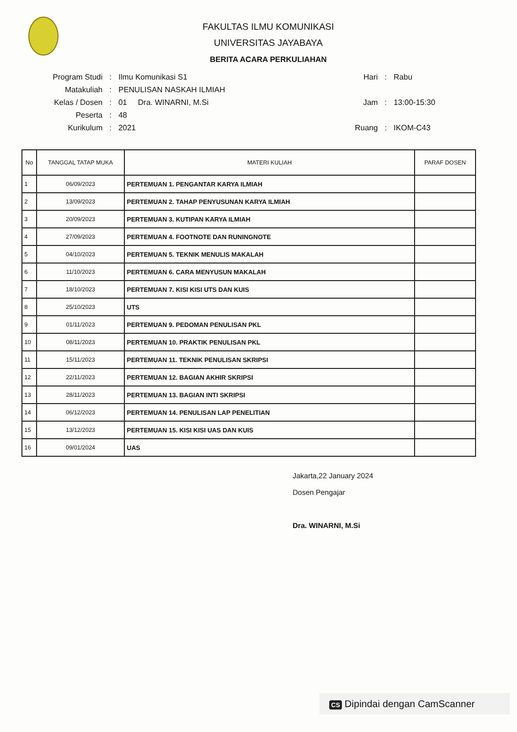FAKULTAS ILMU KOMUNIKASI
UNIVERSITAS JAYABAYA
BERITA ACARA PERKULIAHAN
| Program Studi | : | Ilmu Komunikasi S1 |
| Matakuliah | : | PENULISAN NASKAH ILMIAH |
| Kelas / Dosen | : | 01 Dra. WINARNI, M.Si |
| Peserta | : | 48 |
| Kurikulum | : | 2021 |
| Hari | : | Rabu |
| Jam | : | 13:00-15:30 |
| Ruang | : | IKOM-C43 |
| No | TANGGAL TATAP MUKA | MATERI KULIAH | PARAF DOSEN |
| --- | --- | --- | --- |
| 1 | 06/09/2023 | PERTEMUAN 1. PENGANTAR KARYA ILMIAH | |
| 2 | 13/09/2023 | PERTEMUAN 2. TAHAP PENYUSUNAN KARYA ILMIAH | |
| 3 | 20/09/2023 | PERTEMUAN 3. KUTIPAN KARYA ILMIAH | |
| 4 | 27/09/2023 | PERTEMUAN 4. FOOTNOTE DAN RUNINGNOTE | |
| 5 | 04/10/2023 | PERTEMUAN 5. TEKNIK MENULIS MAKALAH | |
| 6 | 11/10/2023 | PERTEMUAN 6. CARA MENYUSUN MAKALAH | |
| 7 | 18/10/2023 | PERTEMUAN 7. KISI KISI UTS DAN KUIS | |
| 8 | 25/10/2023 | UTS | |
| 9 | 01/11/2023 | PERTEMUAN 9. PEDOMAN PENULISAN PKL | |
| 10 | 08/11/2023 | PERTEMUAN 10. PRAKTIK PENULISAN PKL | |
| 11 | 15/11/2023 | PERTEMUAN 11. TEKNIK PENULISAN SKRIPSI | |
| 12 | 22/11/2023 | PERTEMUAN 12. BAGIAN AKHIR SKRIPSI | |
| 13 | 28/11/2023 | PERTEMUAN 13. BAGIAN INTI SKRIPSI | |
| 14 | 06/12/2023 | PERTEMUAN 14. PENULISAN LAP PENELITIAN | |
| 15 | 13/12/2023 | PERTEMUAN 15. KISI KISI UAS DAN KUIS | |
| 16 | 09/01/2024 | UAS | |
Jakarta,22 January 2024
Dosen Pengajar
Dra. WINARNI, M.Si
CS Dipindai dengan CamScanner